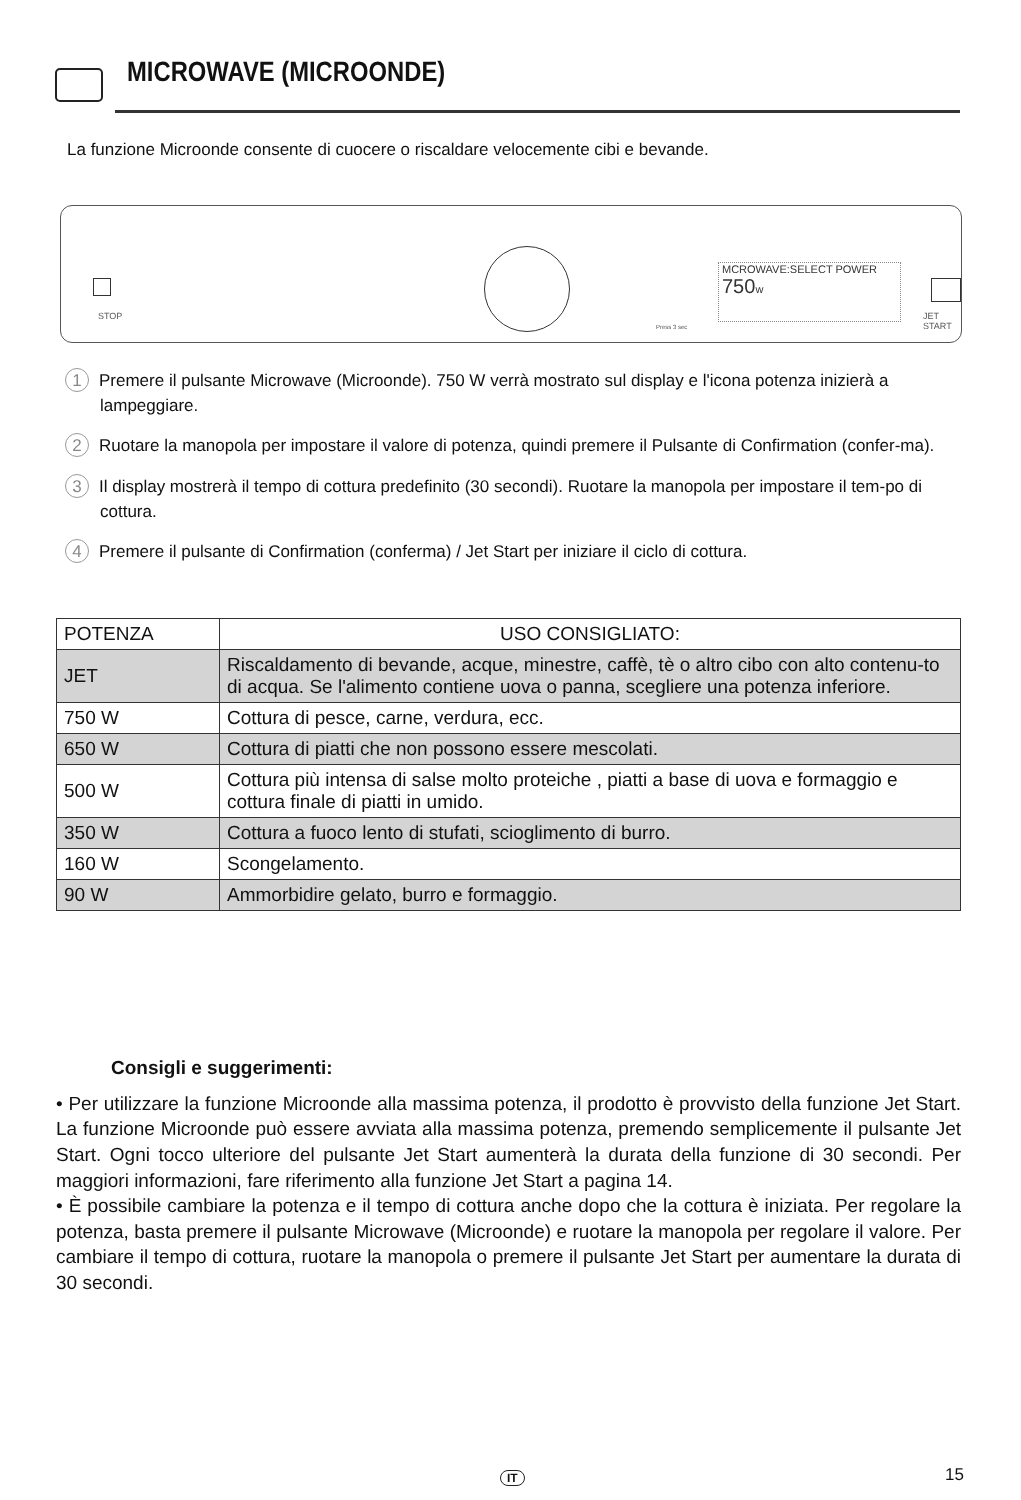MICROWAVE (MICROONDE)
La funzione Microonde consente di cuocere o riscaldare velocemente cibi e bevande.
STOP
MCROWAVE:SELECT POWER
750w
JET START
Press 3 sec
1 Premere il pulsante Microwave (Microonde). 750 W verrà mostrato sul display e l'icona potenza inizierà a lampeggiare.
2 Ruotare la manopola per impostare il valore di potenza, quindi premere il Pulsante di Confirmation (confer-ma).
3 Il display mostrerà il tempo di cottura predefinito (30 secondi). Ruotare la manopola per impostare il tem-po di cottura.
4 Premere il pulsante di Confirmation (conferma) / Jet Start per iniziare il ciclo di cottura.
| POTENZA | USO CONSIGLIATO: |
| JET | Riscaldamento di bevande, acque, minestre, caffè, tè o altro cibo con alto contenu-to di acqua. Se l'alimento contiene uova o panna, scegliere una potenza inferiore. |
| 750 W | Cottura di pesce, carne, verdura, ecc. |
| 650 W | Cottura di piatti che non possono essere mescolati. |
| 500 W | Cottura più intensa di salse molto proteiche , piatti a base di uova e formaggio e cottura finale di piatti in umido. |
| 350 W | Cottura a fuoco lento di stufati, scioglimento di burro. |
| 160 W | Scongelamento. |
| 90 W | Ammorbidire gelato, burro e formaggio. |
Consigli e suggerimenti:
• Per utilizzare la funzione Microonde alla massima potenza, il prodotto è provvisto della funzione Jet Start. La funzione Microonde può essere avviata alla massima potenza, premendo semplicemente il pulsante Jet Start. Ogni tocco ulteriore del pulsante Jet Start aumenterà la durata della funzione di 30 secondi. Per maggiori informazioni, fare riferimento alla funzione Jet Start a pagina 14.
• È possibile cambiare la potenza e il tempo di cottura anche dopo che la cottura è iniziata. Per regolare la potenza, basta premere il pulsante Microwave (Microonde) e ruotare la manopola per regolare il valore. Per cambiare il tempo di cottura, ruotare la manopola o premere il pulsante Jet Start per aumentare la durata di 30 secondi.
IT 15